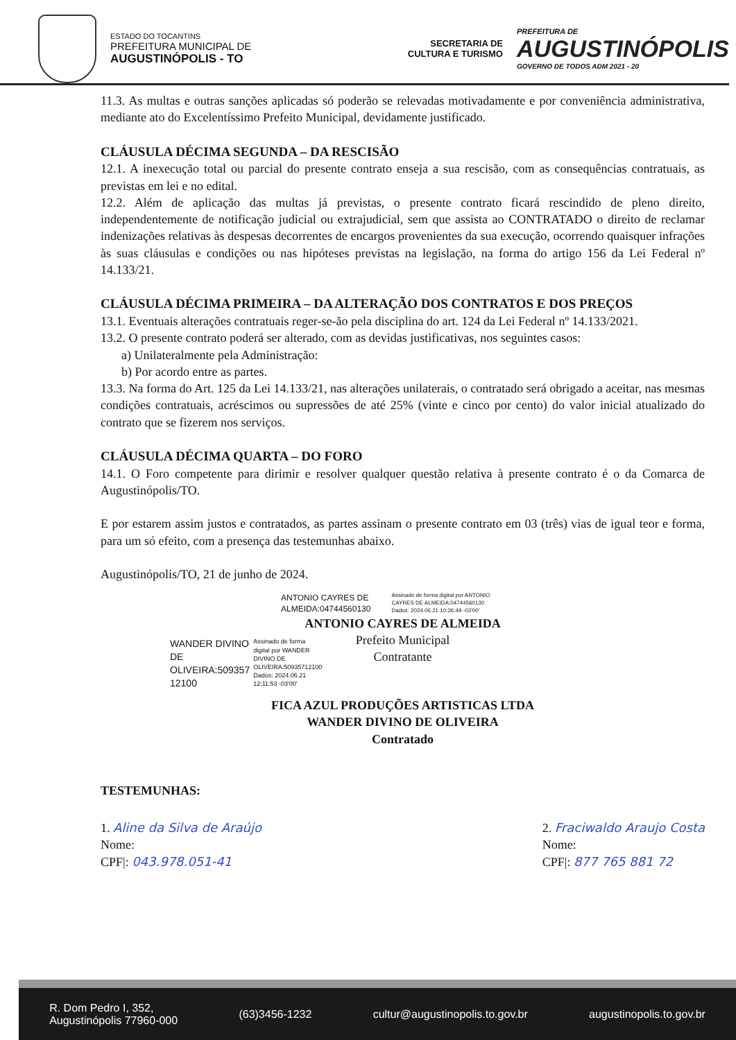ESTADO DO TOCANTINS
PREFEITURA MUNICIPAL DE
AUGUSTINÓPOLIS - TO
SECRETARIA DE
CULTURA E TURISMO
PREFEITURA DE
AUGUSTINÓPOLIS
GOVERNO DE TODOS ADM 2021 - 20
11.3. As multas e outras sanções aplicadas só poderão se relevadas motivadamente e por conveniência administrativa, mediante ato do Excelentíssimo Prefeito Municipal, devidamente justificado.
CLÁUSULA DÉCIMA SEGUNDA – DA RESCISÃO
12.1. A inexecução total ou parcial do presente contrato enseja a sua rescisão, com as consequências contratuais, as previstas em lei e no edital.
12.2. Além de aplicação das multas já previstas, o presente contrato ficará rescindido de pleno direito, independentemente de notificação judicial ou extrajudicial, sem que assista ao CONTRATADO o direito de reclamar indenizações relativas às despesas decorrentes de encargos provenientes da sua execução, ocorrendo quaisquer infrações às suas cláusulas e condições ou nas hipóteses previstas na legislação, na forma do artigo 156 da Lei Federal nº 14.133/21.
CLÁUSULA DÉCIMA PRIMEIRA – DA ALTERAÇÃO DOS CONTRATOS E DOS PREÇOS
13.1. Eventuais alterações contratuais reger-se-ão pela disciplina do art. 124 da Lei Federal nº 14.133/2021.
13.2. O presente contrato poderá ser alterado, com as devidas justificativas, nos seguintes casos:
a) Unilateralmente pela Administração:
b) Por acordo entre as partes.
13.3. Na forma do Art. 125 da Lei 14.133/21, nas alterações unilaterais, o contratado será obrigado a aceitar, nas mesmas condições contratuais, acréscimos ou supressões de até 25% (vinte e cinco por cento) do valor inicial atualizado do contrato que se fizerem nos serviços.
CLÁUSULA DÉCIMA QUARTA – DO FORO
14.1. O Foro competente para dirimir e resolver qualquer questão relativa à presente contrato é o da Comarca de Augustinópolis/TO.
E por estarem assim justos e contratados, as partes assinam o presente contrato em 03 (três) vias de igual teor e forma, para um só efeito, com a presença das testemunhas abaixo.
Augustinópolis/TO, 21 de junho de 2024.
ANTONIO CAYRES DE
ALMEIDA:04744560130
Assinado de forma digital por ANTONIO
CAYRES DE ALMEIDA:04744560130
Dados: 2024.06.21 10:26:49 -03'00'
ANTONIO CAYRES DE ALMEIDA
Prefeito Municipal
Contratante
WANDER DIVINO
DE
OLIVEIRA:509357
12100
Assinado de forma
digital por WANDER
DIVINO DE
OLIVEIRA:50935712100
Dados: 2024.06.21
12:11:53 -03'00'
FICA AZUL PRODUÇÕES ARTISTICAS LTDA
WANDER DIVINO DE OLIVEIRA
Contratado
TESTEMUNHAS:
1. Aline da Silva de Araújo
Nome:
CPF|: 043.978.051-41
2. Fraciwaldo Araujo Costa
Nome:
CPF|: 877 765 881 72
R. Dom Pedro I, 352,
Augustinópolis 77960-000 (63)3456-1232 cultur@augustinopolis.to.gov.br augustinopolis.to.gov.br